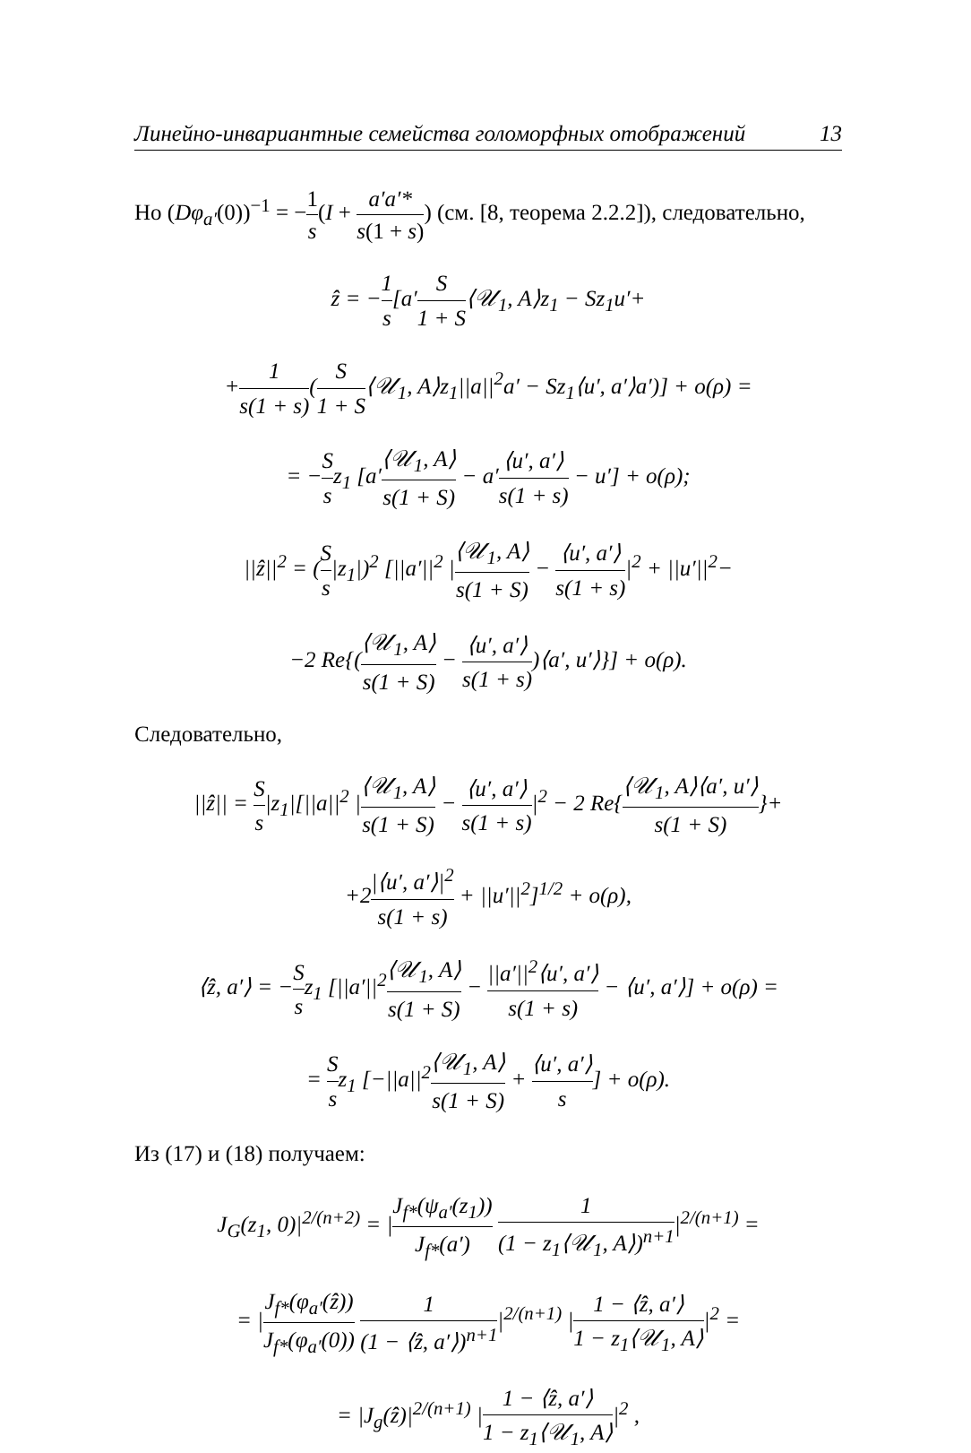Линейно-инвариантные семейства голоморфных отображений 13
Но (Dφ<sub>a′</sub>(0))<sup>−1</sup> = −1 s(I + a′a′* s(1 + s)) (см. [8, теорема 2.2.2]), следовательно,
ẑ = −1 s[a′S 1 + S⟨𝒰<sub>1</sub>, A⟩z<sub>1</sub> − Sz<sub>1</sub>u′+
+1 s(1 + s)(S 1 + S⟨𝒰<sub>1</sub>, A⟩z<sub>1</sub>||a||<sup>2</sup>a′ − Sz<sub>1</sub>⟨u′, a′⟩a′)] + o(ρ) =
= −S sz<sub>1</sub> [a′⟨𝒰<sub>1</sub>, A⟩ s(1 + S) − a′⟨u′, a′⟩ s(1 + s) − u′] + o(ρ);
||ẑ||<sup>2</sup> = (S s|z<sub>1</sub>|)<sup>2</sup> [||a′||<sup>2</sup> |⟨𝒰<sub>1</sub>, A⟩ s(1 + S) − ⟨u′, a′⟩ s(1 + s)|<sup>2</sup> + ||u′||<sup>2</sup>−
−2 Re{(⟨𝒰<sub>1</sub>, A⟩ s(1 + S) − ⟨u′, a′⟩ s(1 + s))⟨a′, u′⟩}] + o(ρ).
Следовательно,
||ẑ|| = S s|z<sub>1</sub>|[||a||<sup>2</sup> |⟨𝒰<sub>1</sub>, A⟩ s(1 + S) − ⟨u′, a′⟩ s(1 + s)|<sup>2</sup> − 2 Re{⟨𝒰<sub>1</sub>, A⟩⟨a′, u′⟩ s(1 + S)}+
+2|⟨u′, a′⟩|<sup>2</sup> s(1 + s) + ||u′||<sup>2</sup>]<sup>1/2</sup> + o(ρ),
⟨ẑ, a′⟩ = −S sz<sub>1</sub> [||a′||<sup>2</sup>⟨𝒰<sub>1</sub>, A⟩ s(1 + S) − ||a′||<sup>2</sup>⟨u′, a′⟩ s(1 + s) − ⟨u′, a′⟩] + o(ρ) =
= S sz<sub>1</sub> [−||a||<sup>2</sup>⟨𝒰<sub>1</sub>, A⟩ s(1 + S) + ⟨u′, a′⟩ s] + o(ρ).
Из (17) и (18) получаем:
J<sub>G</sub>(z<sub>1</sub>, 0)|<sup>2/(n+2)</sup> = |J<sub>f*</sub>(ψ<sub>a′</sub>(z<sub>1</sub>)) J<sub>f*</sub>(a′) 1 (1 − z<sub>1</sub>⟨𝒰<sub>1</sub>, A⟩)<sup>n+1</sup>|<sup>2/(n+1)</sup> =
= |J<sub>f*</sub>(φ<sub>a′</sub>(ẑ)) J<sub>f*</sub>(φ<sub>a′</sub>(0)) 1 (1 − ⟨ẑ, a′⟩)<sup>n+1</sup>|<sup>2/(n+1)</sup> |1 − ⟨ẑ, a′⟩ 1 − z<sub>1</sub>⟨𝒰<sub>1</sub>, A⟩|<sup>2</sup> =
= |J<sub>g</sub>(ẑ)|<sup>2/(n+1)</sup> |1 − ⟨ẑ, a′⟩ 1 − z<sub>1</sub>⟨𝒰<sub>1</sub>, A⟩|<sup>2</sup> ,